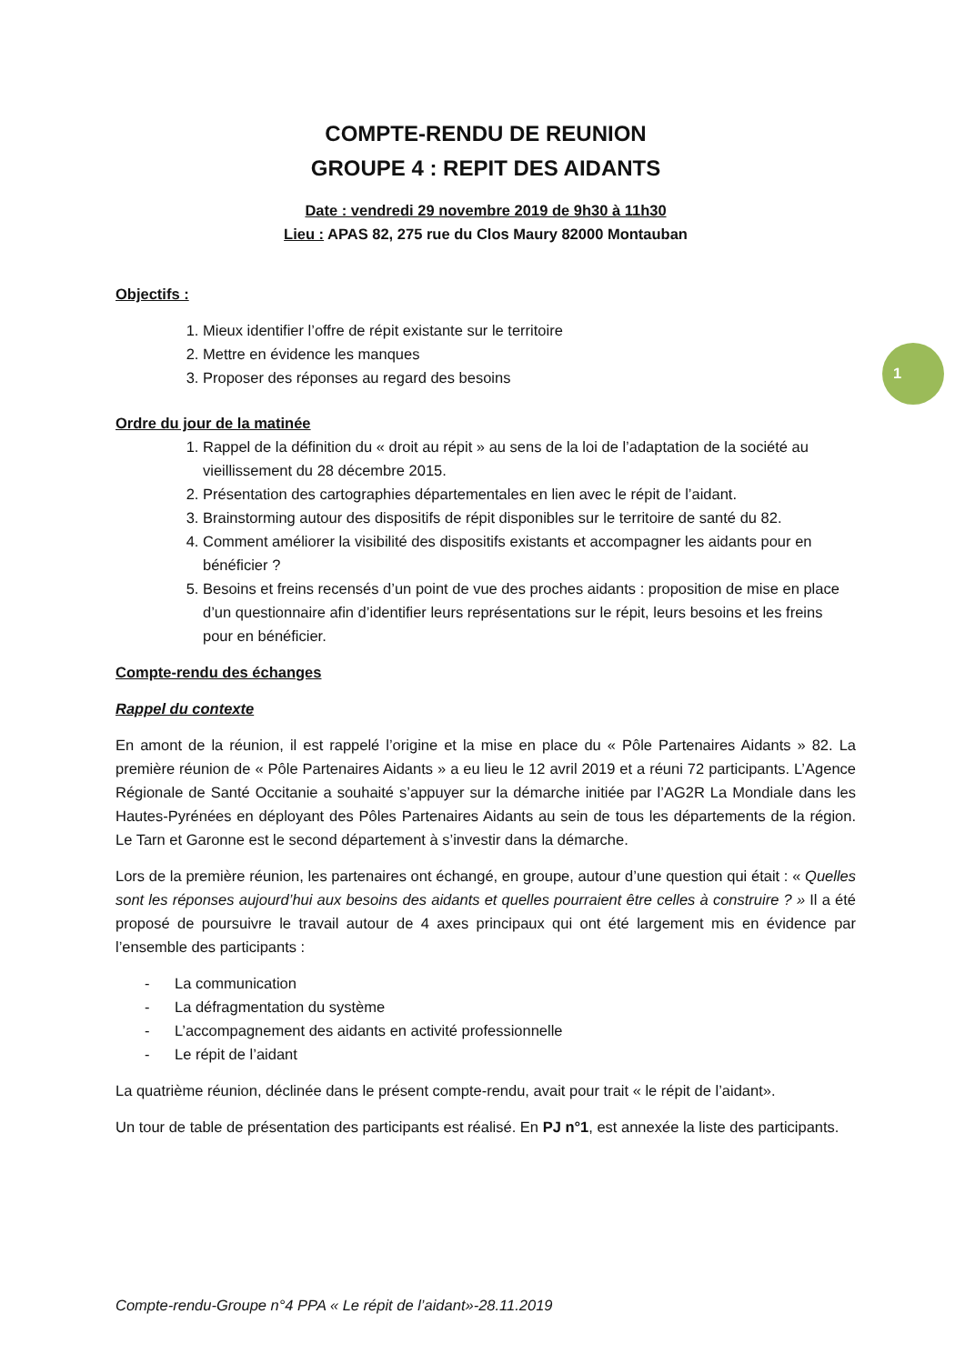1
COMPTE-RENDU DE REUNION
GROUPE 4 : REPIT DES AIDANTS
Date : vendredi 29 novembre 2019 de 9h30 à 11h30
Lieu : APAS 82, 275 rue du Clos Maury 82000 Montauban
Objectifs :
1. Mieux identifier l’offre de répit existante sur le territoire
2. Mettre en évidence les manques
3. Proposer des réponses au regard des besoins
Ordre du jour de la matinée
1. Rappel de la définition du « droit au répit » au sens de la loi de l’adaptation de la société au vieillissement du 28 décembre 2015.
2. Présentation des cartographies départementales en lien avec le répit de l’aidant.
3. Brainstorming autour des dispositifs de répit disponibles sur le territoire de santé du 82.
4. Comment améliorer la visibilité des dispositifs existants et accompagner les aidants pour en bénéficier ?
5. Besoins et freins recensés d’un point de vue des proches aidants : proposition de mise en place d’un questionnaire afin d’identifier leurs représentations sur le répit, leurs besoins et les freins pour en bénéficier.
Compte-rendu des échanges
Rappel du contexte
En amont de la réunion, il est rappelé l’origine et la mise en place du « Pôle Partenaires Aidants » 82. La première réunion de « Pôle Partenaires Aidants » a eu lieu le 12 avril 2019 et a réuni 72 participants. L’Agence Régionale de Santé Occitanie a souhaité s’appuyer sur la démarche initiée par l’AG2R La Mondiale dans les Hautes-Pyrénées en déployant des Pôles Partenaires Aidants au sein de tous les départements de la région. Le Tarn et Garonne est le second département à s’investir dans la démarche.
Lors de la première réunion, les partenaires ont échangé, en groupe, autour d’une question qui était : « Quelles sont les réponses aujourd’hui aux besoins des aidants et quelles pourraient être celles à construire ? » Il a été proposé de poursuivre le travail autour de 4 axes principaux qui ont été largement mis en évidence par l’ensemble des participants :
- La communication
- La défragmentation du système
- L’accompagnement des aidants en activité professionnelle
- Le répit de l’aidant
La quatrième réunion, déclinée dans le présent compte-rendu, avait pour trait « le répit de l’aidant».
Un tour de table de présentation des participants est réalisé. En PJ n°1, est annexée la liste des participants.
Compte-rendu-Groupe n°4 PPA « Le répit de l’aidant»-28.11.2019